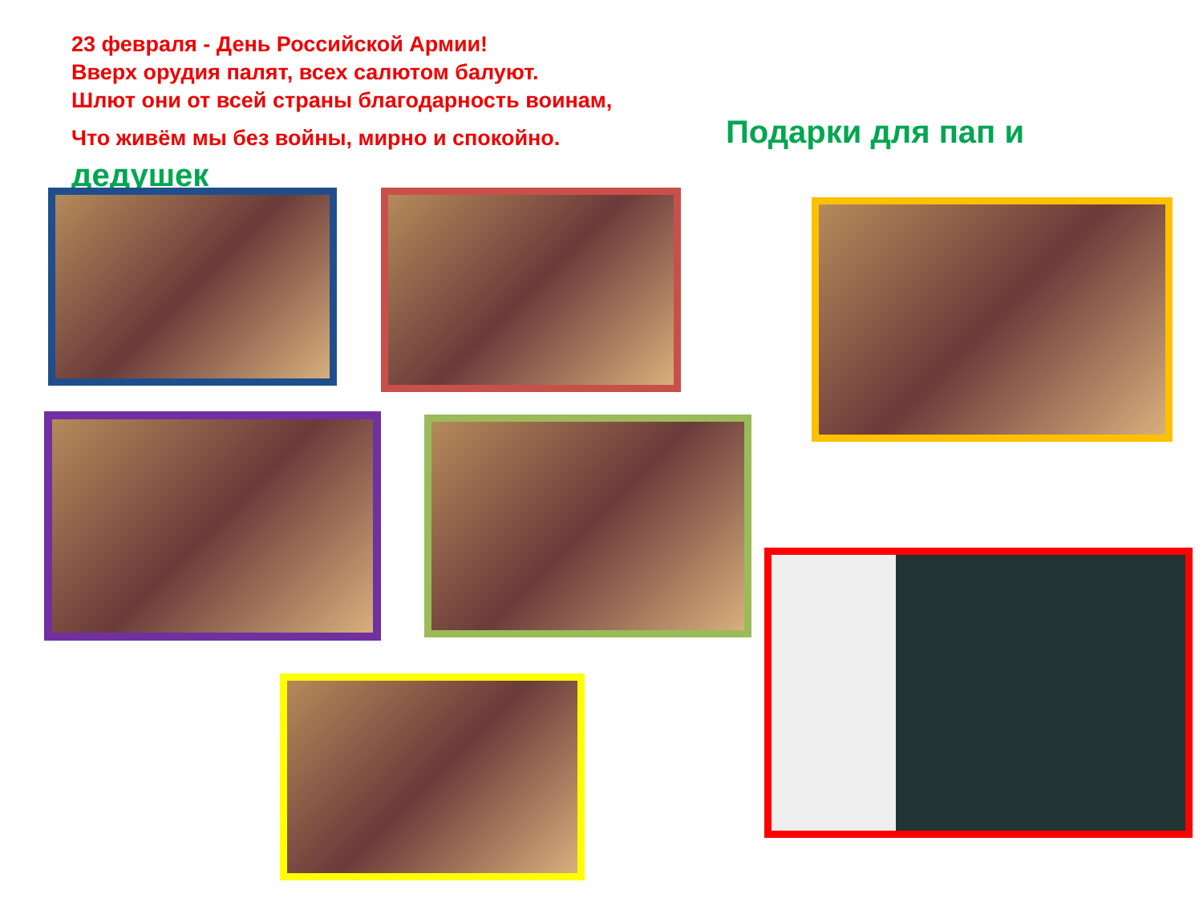23 февраля - День Российской Армии!
Вверх орудия палят, всех салютом балуют.
Шлют они от всей страны благодарность воинам,
Что живём мы без войны, мирно и спокойно.
Подарки для пап и
дедушек